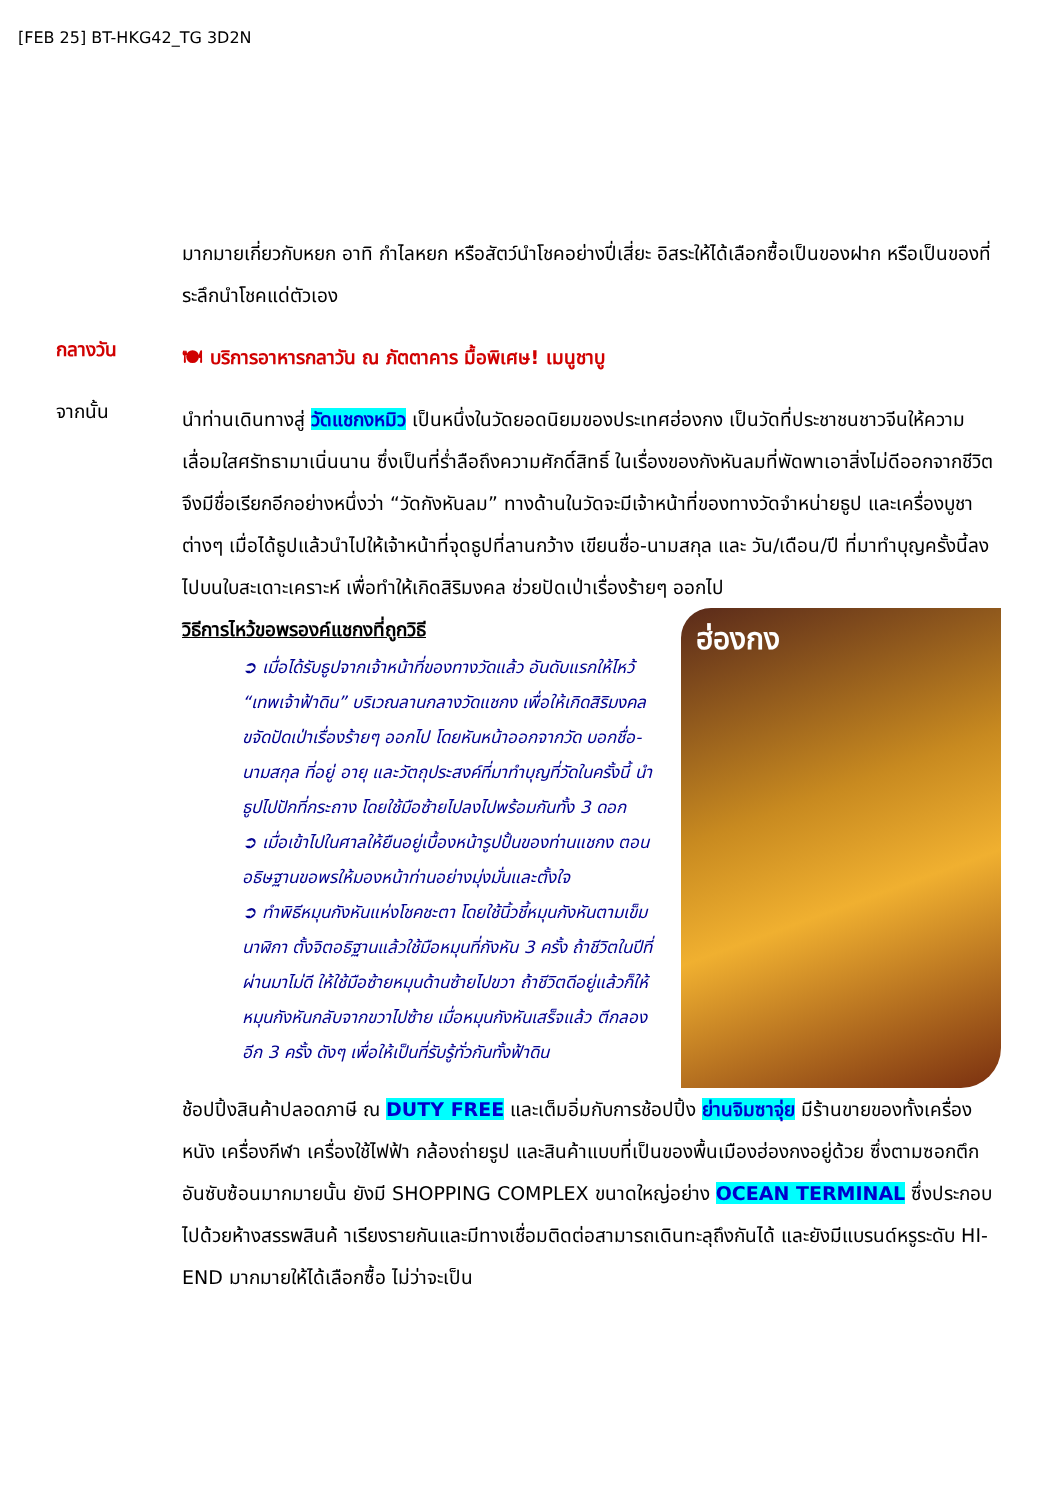[FEB 25] BT-HKG42_TG 3D2N
มากมายเกี่ยวกับหยก อาทิ กำไลหยก หรือสัตว์นำโชคอย่างปี่เสี่ยะ อิสระให้ได้เลือกซื้อเป็นของฝาก หรือเป็นของที่ระลึกนำโชคแด่ตัวเอง
กลางวัน
🍽 บริการอาหารกลาวัน ณ ภัตตาคาร มื้อพิเศษ! เมนูชาบู
จากนั้น
นำท่านเดินทางสู่ วัดแชกงหมิว เป็นหนึ่งในวัดยอดนิยมของประเทศฮ่องกง เป็นวัดที่ประชาชนชาวจีนให้ความเลื่อมใสศรัทธามาเนิ่นนาน ซึ่งเป็นที่ร่ำลือถึงความศักดิ์สิทธิ์ ในเรื่องของกังหันลมที่พัดพาเอาสิ่งไม่ดีออกจากชีวิต จึงมีชื่อเรียกอีกอย่างหนึ่งว่า “วัดกังหันลม” ทางด้านในวัดจะมีเจ้าหน้าที่ของทางวัดจำหน่ายธูป และเครื่องบูชาต่างๆ เมื่อได้ธูปแล้วนำไปให้เจ้าหน้าที่จุดธูปที่ลานกว้าง เขียนชื่อ-นามสกุล และ วัน/เดือน/ปี ที่มาทำบุญครั้งนี้ลงไปบนใบสะเดาะเคราะห์ เพื่อทำให้เกิดสิริมงคล ช่วยปัดเป่าเรื่องร้ายๆ ออกไป
วิธีการไหว้ขอพรองค์แชกงที่ถูกวิธี
ฮ่องกง
➲ เมื่อได้รับธูปจากเจ้าหน้าที่ของทางวัดแล้ว อันดับแรกให้ไหว้ “เทพเจ้าฟ้าดิน” บริเวณลานกลางวัดแชกง เพื่อให้เกิดสิริมงคลขจัดปัดเป่าเรื่องร้ายๆ ออกไป โดยหันหน้าออกจากวัด บอกชื่อ-นามสกุล ที่อยู่ อายุ และวัตถุประสงค์ที่มาทำบุญที่วัดในครั้งนี้ นำธูปไปปักที่กระถาง โดยใช้มือซ้ายไปลงไปพร้อมกันทั้ง 3 ดอก
➲ เมื่อเข้าไปในศาลให้ยืนอยู่เบื้องหน้ารูปปั้นของท่านแชกง ตอนอธิษฐานขอพรให้มองหน้าท่านอย่างมุ่งมั่นและตั้งใจ
➲ ทำพิธีหมุนกังหันแห่งโชคชะตา โดยใช้นิ้วชี้หมุนกังหันตามเข็มนาฬิกา ตั้งจิตอธิฐานแล้วใช้มือหมุนที่กังหัน 3 ครั้ง ถ้าชีวิตในปีที่ผ่านมาไม่ดี ให้ใช้มือซ้ายหมุนด้านซ้ายไปขวา ถ้าชีวิตดีอยู่แล้วก็ให้หมุนกังหันกลับจากขวาไปซ้าย เมื่อหมุนกังหันเสร็จแล้ว ตีกลองอีก 3 ครั้ง ดังๆ เพื่อให้เป็นที่รับรู้ทั่วกันทั้งฟ้าดิน
ช้อปปิ้งสินค้าปลอดภาษี ณ DUTY FREE และเต็มอิ่มกับการช้อปปิ้ง ย่านจิมซาจุ่ย มีร้านขายของทั้งเครื่องหนัง เครื่องกีฬา เครื่องใช้ไฟฟ้า กล้องถ่ายรูป และสินค้าแบบที่เป็นของพื้นเมืองฮ่องกงอยู่ด้วย ซึ่งตามซอกตึกอันซับซ้อนมากมายนั้น ยังมี SHOPPING COMPLEX ขนาดใหญ่อย่าง OCEAN TERMINAL ซึ่งประกอบไปด้วยห้างสรรพสินค้ าเรียงรายกันและมีทางเชื่อมติดต่อสามารถเดินทะลุถึงกันได้ และยังมีแบรนด์หรูระดับ HI-END มากมายให้ได้เลือกซื้อ ไม่ว่าจะเป็น